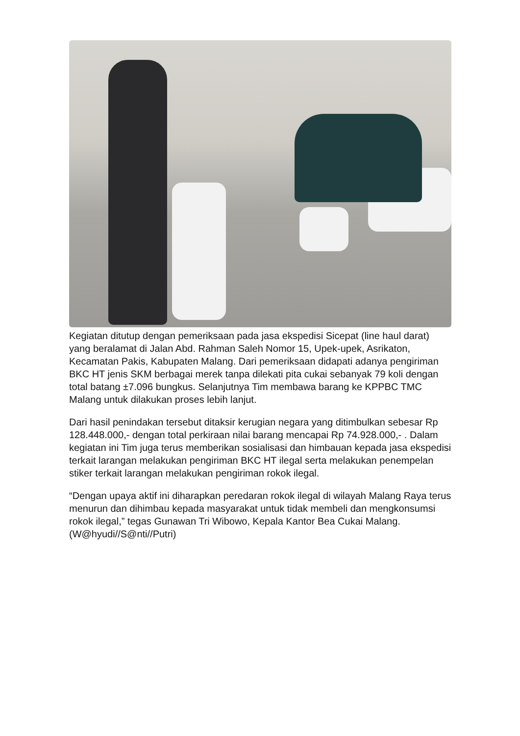Kegiatan ditutup dengan pemeriksaan pada jasa ekspedisi Sicepat (line haul darat) yang beralamat di Jalan Abd. Rahman Saleh Nomor 15, Upek-upek, Asrikaton, Kecamatan Pakis, Kabupaten Malang. Dari pemeriksaan didapati adanya pengiriman BKC HT jenis SKM berbagai merek tanpa dilekati pita cukai sebanyak 79 koli dengan total batang ±7.096 bungkus. Selanjutnya Tim membawa barang ke KPPBC TMC Malang untuk dilakukan proses lebih lanjut.
Dari hasil penindakan tersebut ditaksir kerugian negara yang ditimbulkan sebesar Rp 128.448.000,- dengan total perkiraan nilai barang mencapai Rp 74.928.000,- . Dalam kegiatan ini Tim juga terus memberikan sosialisasi dan himbauan kepada jasa ekspedisi terkait larangan melakukan pengiriman BKC HT ilegal serta melakukan penempelan stiker terkait larangan melakukan pengiriman rokok ilegal.
“Dengan upaya aktif ini diharapkan peredaran rokok ilegal di wilayah Malang Raya terus menurun dan dihimbau kepada masyarakat untuk tidak membeli dan mengkonsumsi rokok ilegal,” tegas Gunawan Tri Wibowo, Kepala Kantor Bea Cukai Malang.(W@hyudi//S@nti//Putri)